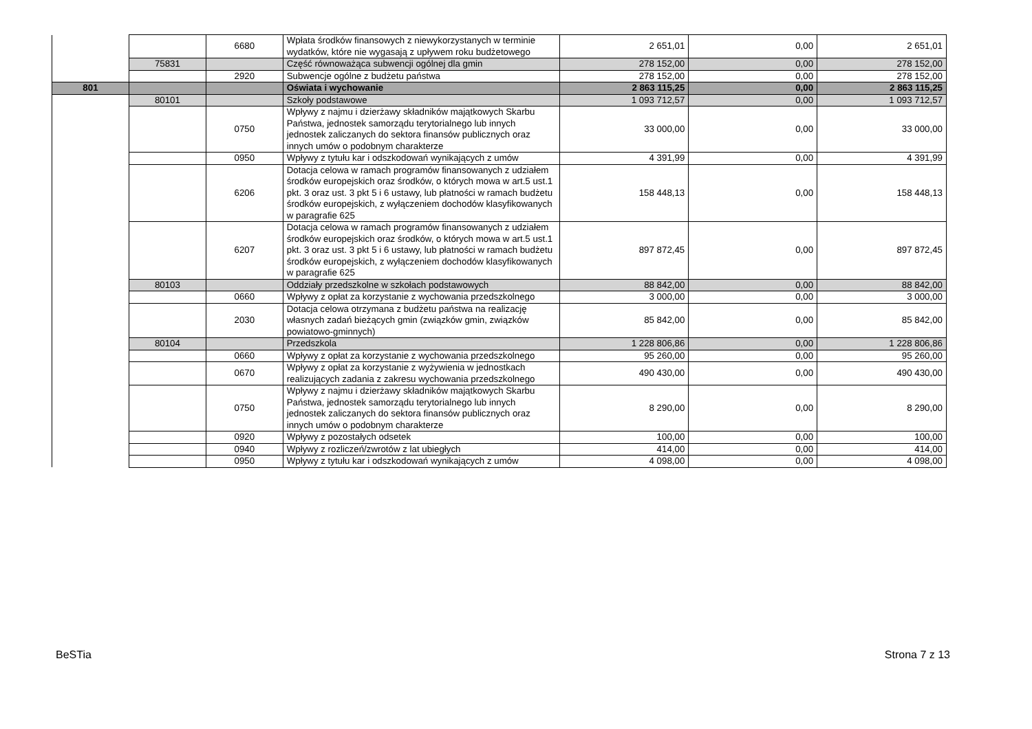| | | 6680 | Wpłata środków finansowych z niewykorzystanych w terminie wydatków, które nie wygasają z upływem roku budżetowego | 2 651,01 | 0,00 | 2 651,01 |
| | 75831 | | Część równoważąca subwencji ogólnej dla gmin | 278 152,00 | 0,00 | 278 152,00 |
| | | 2920 | Subwencje ogólne z budżetu państwa | 278 152,00 | 0,00 | 278 152,00 |
| 801 | | | Oświata i wychowanie | 2 863 115,25 | 0,00 | 2 863 115,25 |
| | 80101 | | Szkoły podstawowe | 1 093 712,57 | 0,00 | 1 093 712,57 |
| | | 0750 | Wpływy z najmu i dzierżawy składników majątkowych Skarbu Państwa, jednostek samorządu terytorialnego lub innych jednostek zaliczanych do sektora finansów publicznych oraz innych umów o podobnym charakterze | 33 000,00 | 0,00 | 33 000,00 |
| | | 0950 | Wpływy z tytułu kar i odszkodowań wynikających z umów | 4 391,99 | 0,00 | 4 391,99 |
| | | 6206 | Dotacja celowa w ramach programów finansowanych z udziałem środków europejskich oraz środków, o których mowa w art.5 ust.1 pkt. 3 oraz ust. 3 pkt 5 i 6 ustawy, lub płatności w ramach budżetu środków europejskich, z wyłączeniem dochodów klasyfikowanych w paragrafie 625 | 158 448,13 | 0,00 | 158 448,13 |
| | | 6207 | Dotacja celowa w ramach programów finansowanych z udziałem środków europejskich oraz środków, o których mowa w art.5 ust.1 pkt. 3 oraz ust. 3 pkt 5 i 6 ustawy, lub płatności w ramach budżetu środków europejskich, z wyłączeniem dochodów klasyfikowanych w paragrafie 625 | 897 872,45 | 0,00 | 897 872,45 |
| | 80103 | | Oddziały przedszkolne w szkołach podstawowych | 88 842,00 | 0,00 | 88 842,00 |
| | | 0660 | Wpływy z opłat za korzystanie z wychowania przedszkolnego | 3 000,00 | 0,00 | 3 000,00 |
| | | 2030 | Dotacja celowa otrzymana z budżetu państwa na realizację własnych zadań bieżących gmin (związków gmin, związków powiatowo-gminnych) | 85 842,00 | 0,00 | 85 842,00 |
| | 80104 | | Przedszkola | 1 228 806,86 | 0,00 | 1 228 806,86 |
| | | 0660 | Wpływy z opłat za korzystanie z wychowania przedszkolnego | 95 260,00 | 0,00 | 95 260,00 |
| | | 0670 | Wpływy z opłat za korzystanie z wyżywienia w jednostkach realizujących zadania z zakresu wychowania przedszkolnego | 490 430,00 | 0,00 | 490 430,00 |
| | | 0750 | Wpływy z najmu i dzierżawy składników majątkowych Skarbu Państwa, jednostek samorządu terytorialnego lub innych jednostek zaliczanych do sektora finansów publicznych oraz innych umów o podobnym charakterze | 8 290,00 | 0,00 | 8 290,00 |
| | | 0920 | Wpływy z pozostałych odsetek | 100,00 | 0,00 | 100,00 |
| | | 0940 | Wpływy z rozliczeń/zwrotów z lat ubiegłych | 414,00 | 0,00 | 414,00 |
| | | 0950 | Wpływy z tytułu kar i odszkodowań wynikających z umów | 4 098,00 | 0,00 | 4 098,00 |
BeSTia Strona 7 z 13